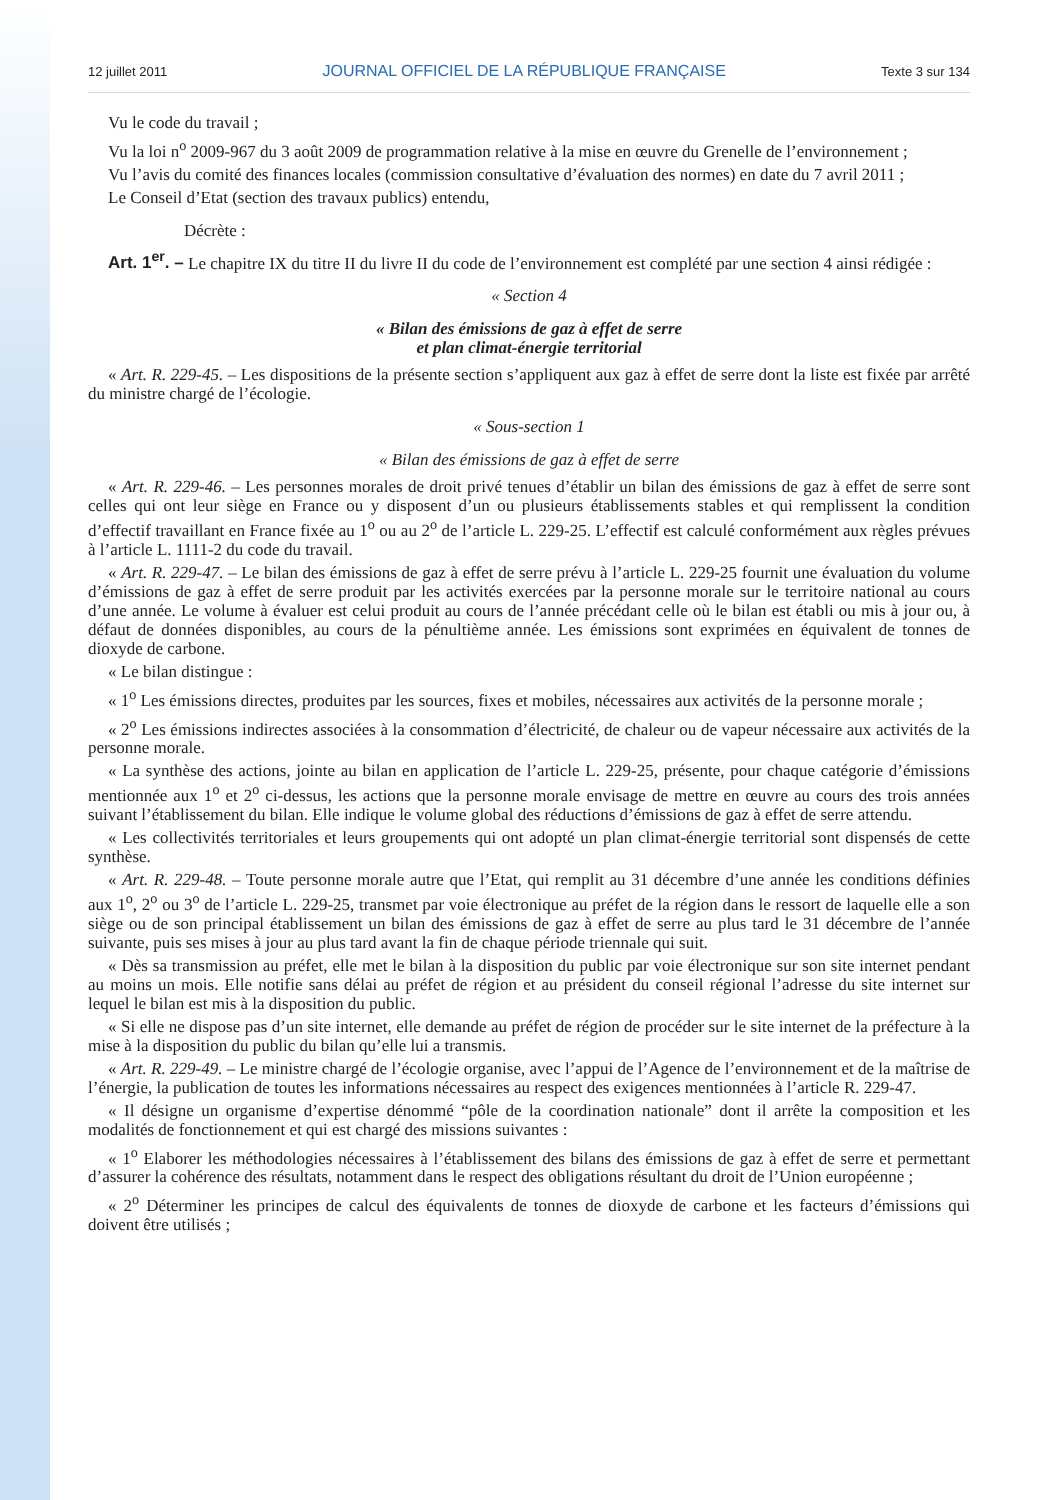12 juillet 2011 JOURNAL OFFICIEL DE LA RÉPUBLIQUE FRANÇAISE Texte 3 sur 134
Vu le code du travail ;
Vu la loi n<sup>o</sup> 2009-967 du 3 août 2009 de programmation relative à la mise en œuvre du Grenelle de l’environnement ;
Vu l’avis du comité des finances locales (commission consultative d’évaluation des normes) en date du 7 avril 2011 ;
Le Conseil d’Etat (section des travaux publics) entendu,
Décrète :
Art. 1<sup>er</sup>. – Le chapitre IX du titre II du livre II du code de l’environnement est complété par une section 4 ainsi rédigée :
« Section 4
« Bilan des émissions de gaz à effet de serre
et plan climat-énergie territorial
« Art. R. 229-45. – Les dispositions de la présente section s’appliquent aux gaz à effet de serre dont la liste est fixée par arrêté du ministre chargé de l’écologie.
« Sous-section 1
« Bilan des émissions de gaz à effet de serre
« Art. R. 229-46. – Les personnes morales de droit privé tenues d’établir un bilan des émissions de gaz à effet de serre sont celles qui ont leur siège en France ou y disposent d’un ou plusieurs établissements stables et qui remplissent la condition d’effectif travaillant en France fixée au 1<sup>o</sup> ou au 2<sup>o</sup> de l’article L. 229-25. L’effectif est calculé conformément aux règles prévues à l’article L. 1111-2 du code du travail.
« Art. R. 229-47. – Le bilan des émissions de gaz à effet de serre prévu à l’article L. 229-25 fournit une évaluation du volume d’émissions de gaz à effet de serre produit par les activités exercées par la personne morale sur le territoire national au cours d’une année. Le volume à évaluer est celui produit au cours de l’année précédant celle où le bilan est établi ou mis à jour ou, à défaut de données disponibles, au cours de la pénultième année. Les émissions sont exprimées en équivalent de tonnes de dioxyde de carbone.
« Le bilan distingue :
« 1<sup>o</sup> Les émissions directes, produites par les sources, fixes et mobiles, nécessaires aux activités de la personne morale ;
« 2<sup>o</sup> Les émissions indirectes associées à la consommation d’électricité, de chaleur ou de vapeur nécessaire aux activités de la personne morale.
« La synthèse des actions, jointe au bilan en application de l’article L. 229-25, présente, pour chaque catégorie d’émissions mentionnée aux 1<sup>o</sup> et 2<sup>o</sup> ci-dessus, les actions que la personne morale envisage de mettre en œuvre au cours des trois années suivant l’établissement du bilan. Elle indique le volume global des réductions d’émissions de gaz à effet de serre attendu.
« Les collectivités territoriales et leurs groupements qui ont adopté un plan climat-énergie territorial sont dispensés de cette synthèse.
« Art. R. 229-48. – Toute personne morale autre que l’Etat, qui remplit au 31 décembre d’une année les conditions définies aux 1<sup>o</sup>, 2<sup>o</sup> ou 3<sup>o</sup> de l’article L. 229-25, transmet par voie électronique au préfet de la région dans le ressort de laquelle elle a son siège ou de son principal établissement un bilan des émissions de gaz à effet de serre au plus tard le 31 décembre de l’année suivante, puis ses mises à jour au plus tard avant la fin de chaque période triennale qui suit.
« Dès sa transmission au préfet, elle met le bilan à la disposition du public par voie électronique sur son site internet pendant au moins un mois. Elle notifie sans délai au préfet de région et au président du conseil régional l’adresse du site internet sur lequel le bilan est mis à la disposition du public.
« Si elle ne dispose pas d’un site internet, elle demande au préfet de région de procéder sur le site internet de la préfecture à la mise à la disposition du public du bilan qu’elle lui a transmis.
« Art. R. 229-49. – Le ministre chargé de l’écologie organise, avec l’appui de l’Agence de l’environnement et de la maîtrise de l’énergie, la publication de toutes les informations nécessaires au respect des exigences mentionnées à l’article R. 229-47.
« Il désigne un organisme d’expertise dénommé “pôle de la coordination nationale” dont il arrête la composition et les modalités de fonctionnement et qui est chargé des missions suivantes :
« 1<sup>o</sup> Elaborer les méthodologies nécessaires à l’établissement des bilans des émissions de gaz à effet de serre et permettant d’assurer la cohérence des résultats, notamment dans le respect des obligations résultant du droit de l’Union européenne ;
« 2<sup>o</sup> Déterminer les principes de calcul des équivalents de tonnes de dioxyde de carbone et les facteurs d’émissions qui doivent être utilisés ;